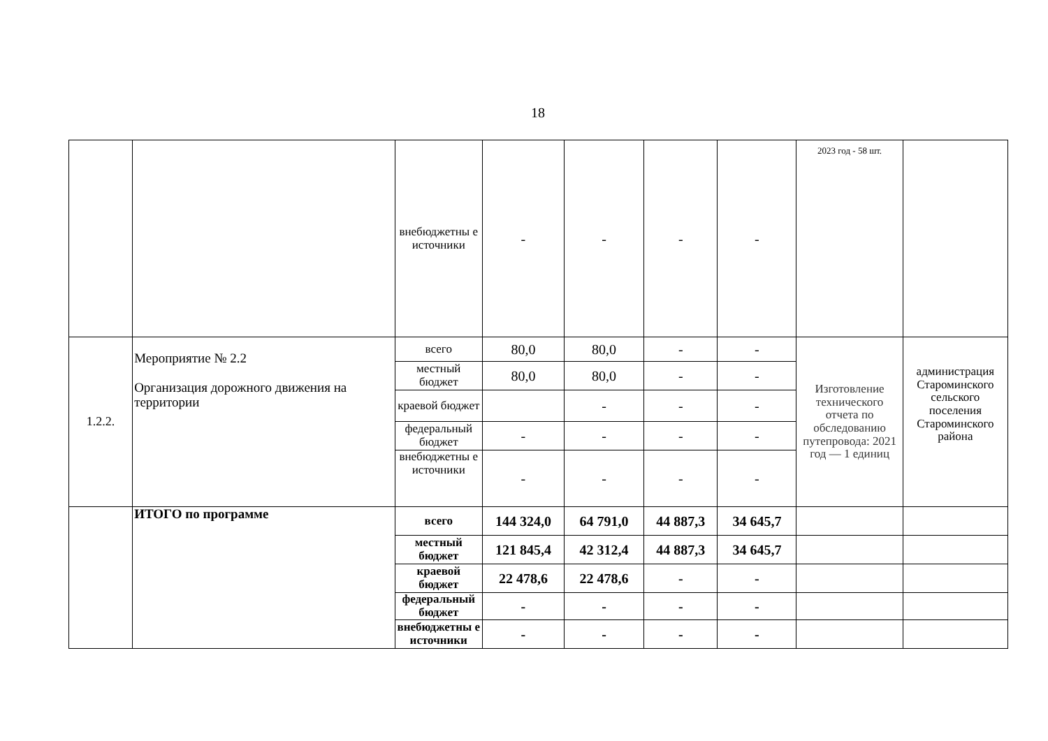18
| | | внебюджетны е источники | - | - | - | - | 2023 год - 58 шт. | |
| 1.2.2. | Мероприятие № 2.2 Организация дорожного движения на территории | всего | 80,0 | 80,0 | - | - | Изготовление технического отчета по обследованию путепровода: 2021 год — 1 единиц | администрация Староминского сельского поселения Староминского района |
| | | местный бюджет | 80,0 | 80,0 | - | - | | |
| | | краевой бюджет | | - | - | - | | |
| | | федеральный бюджет | - | - | - | - | | |
| | | внебюджетны е источники | - | - | - | - | | |
| | ИТОГО по программе | всего | 144 324,0 | 64 791,0 | 44 887,3 | 34 645,7 | | |
| | | местный бюджет | 121 845,4 | 42 312,4 | 44 887,3 | 34 645,7 | | |
| | | краевой бюджет | 22 478,6 | 22 478,6 | - | - | | |
| | | федеральный бюджет | - | - | - | - | | |
| | | внебюджетны е источники | - | - | - | - | | |